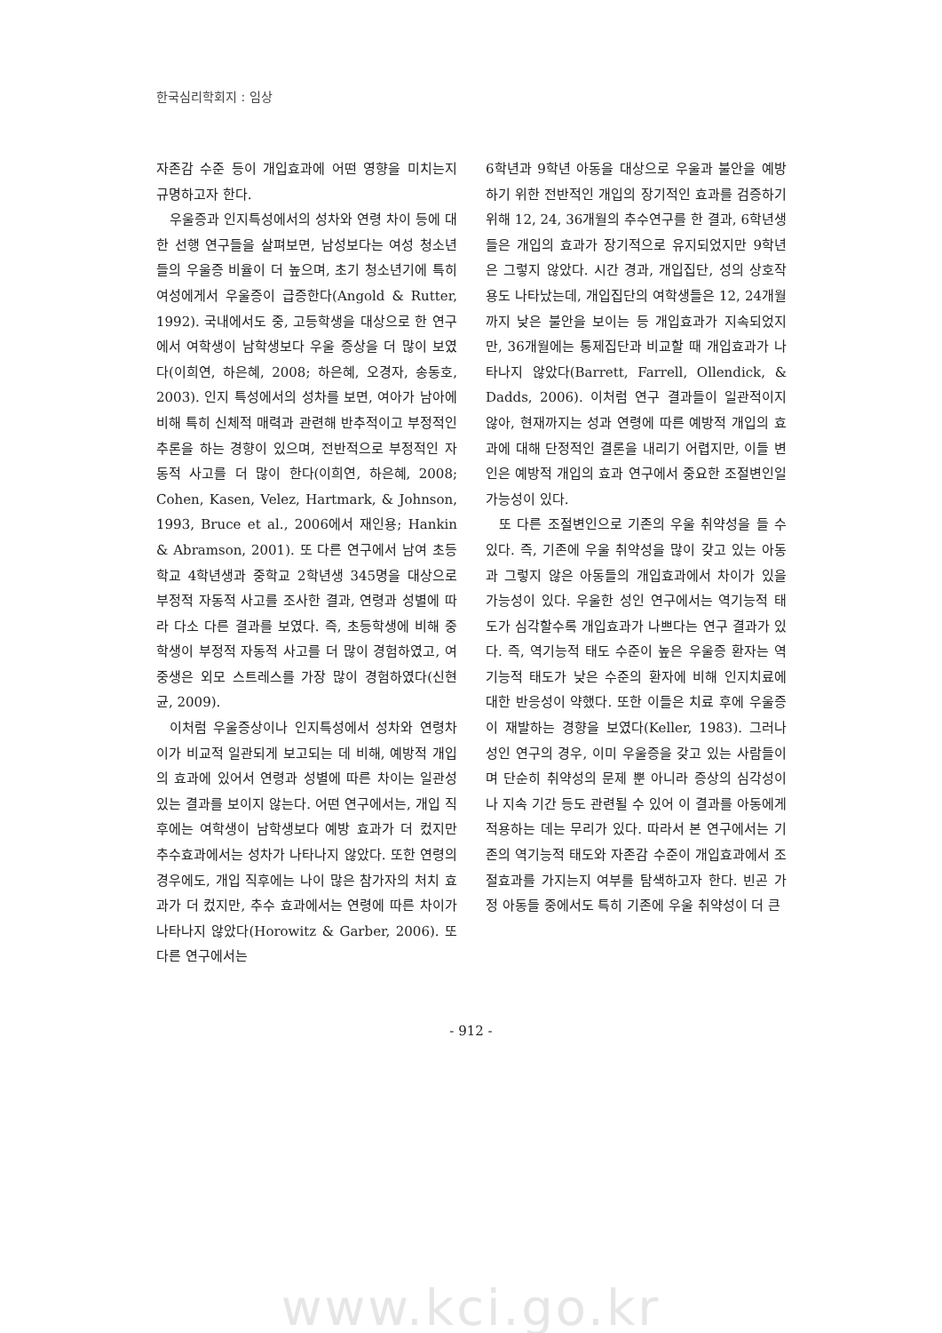한국심리학회지 : 임상
자존감 수준 등이 개입효과에 어떤 영향을 미치는지 규명하고자 한다.
우울증과 인지특성에서의 성차와 연령 차이 등에 대한 선행 연구들을 살펴보면, 남성보다는 여성 청소년들의 우울증 비율이 더 높으며, 초기 청소년기에 특히 여성에게서 우울증이 급증한다(Angold & Rutter, 1992). 국내에서도 중, 고등학생을 대상으로 한 연구에서 여학생이 남학생보다 우울 증상을 더 많이 보였다(이희연, 하은혜, 2008; 하은혜, 오경자, 송동호, 2003). 인지 특성에서의 성차를 보면, 여아가 남아에 비해 특히 신체적 매력과 관련해 반추적이고 부정적인 추론을 하는 경향이 있으며, 전반적으로 부정적인 자동적 사고를 더 많이 한다(이희연, 하은혜, 2008; Cohen, Kasen, Velez, Hartmark, & Johnson, 1993, Bruce et al., 2006에서 재인용; Hankin & Abramson, 2001). 또 다른 연구에서 남여 초등학교 4학년생과 중학교 2학년생 345명을 대상으로 부정적 자동적 사고를 조사한 결과, 연령과 성별에 따라 다소 다른 결과를 보였다. 즉, 초등학생에 비해 중학생이 부정적 자동적 사고를 더 많이 경험하였고, 여중생은 외모 스트레스를 가장 많이 경험하였다(신현균, 2009).
이처럼 우울증상이나 인지특성에서 성차와 연령차이가 비교적 일관되게 보고되는 데 비해, 예방적 개입의 효과에 있어서 연령과 성별에 따른 차이는 일관성 있는 결과를 보이지 않는다. 어떤 연구에서는, 개입 직후에는 여학생이 남학생보다 예방 효과가 더 컸지만 추수효과에서는 성차가 나타나지 않았다. 또한 연령의 경우에도, 개입 직후에는 나이 많은 참가자의 처치 효과가 더 컸지만, 추수 효과에서는 연령에 따른 차이가 나타나지 않았다(Horowitz & Garber, 2006). 또 다른 연구에서는
6학년과 9학년 아동을 대상으로 우울과 불안을 예방하기 위한 전반적인 개입의 장기적인 효과를 검증하기 위해 12, 24, 36개월의 추수연구를 한 결과, 6학년생들은 개입의 효과가 장기적으로 유지되었지만 9학년은 그렇지 않았다. 시간 경과, 개입집단, 성의 상호작용도 나타났는데, 개입집단의 여학생들은 12, 24개월까지 낮은 불안을 보이는 등 개입효과가 지속되었지만, 36개월에는 통제집단과 비교할 때 개입효과가 나타나지 않았다(Barrett, Farrell, Ollendick, & Dadds, 2006). 이처럼 연구 결과들이 일관적이지 않아, 현재까지는 성과 연령에 따른 예방적 개입의 효과에 대해 단정적인 결론을 내리기 어렵지만, 이들 변인은 예방적 개입의 효과 연구에서 중요한 조절변인일 가능성이 있다.
또 다른 조절변인으로 기존의 우울 취약성을 들 수 있다. 즉, 기존에 우울 취약성을 많이 갖고 있는 아동과 그렇지 않은 아동들의 개입효과에서 차이가 있을 가능성이 있다. 우울한 성인 연구에서는 역기능적 태도가 심각할수록 개입효과가 나쁘다는 연구 결과가 있다. 즉, 역기능적 태도 수준이 높은 우울증 환자는 역기능적 태도가 낮은 수준의 환자에 비해 인지치료에 대한 반응성이 약했다. 또한 이들은 치료 후에 우울증이 재발하는 경향을 보였다(Keller, 1983). 그러나 성인 연구의 경우, 이미 우울증을 갖고 있는 사람들이며 단순히 취약성의 문제 뿐 아니라 증상의 심각성이나 지속 기간 등도 관련될 수 있어 이 결과를 아동에게 적용하는 데는 무리가 있다. 따라서 본 연구에서는 기존의 역기능적 태도와 자존감 수준이 개입효과에서 조절효과를 가지는지 여부를 탐색하고자 한다. 빈곤 가정 아동들 중에서도 특히 기존에 우울 취약성이 더 큰
- 912 -
www.kci.go.kr